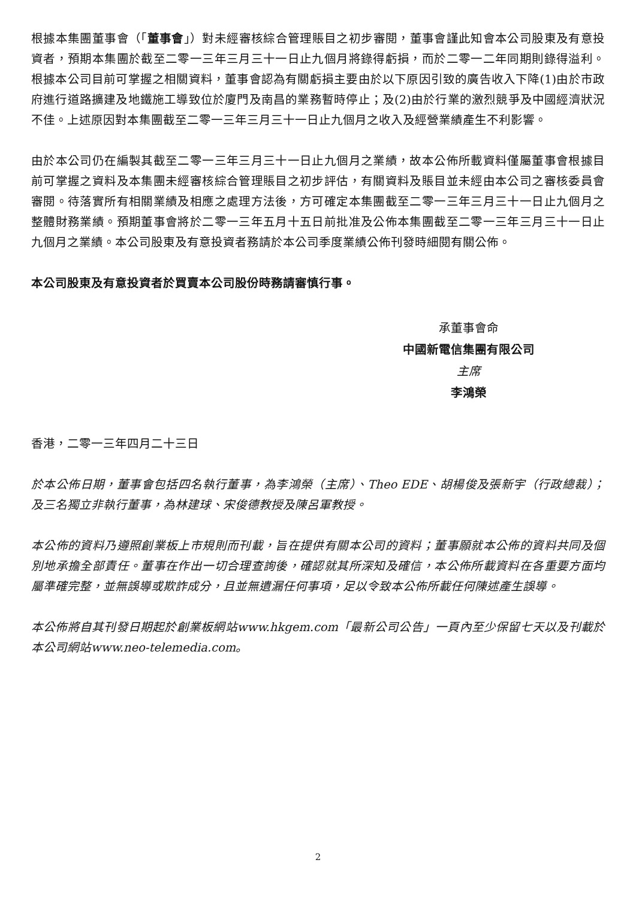根據本集團董事會（「董事會」）對未經審核綜合管理賬目之初步審閱，董事會謹此知會本公司股東及有意投資者，預期本集團於截至二零一三年三月三十一日止九個月將錄得虧損，而於二零一二年同期則錄得溢利。根據本公司目前可掌握之相關資料，董事會認為有關虧損主要由於以下原因引致的廣告收入下降(1)由於市政府進行道路擴建及地鐵施工導致位於廈門及南昌的業務暫時停止；及(2)由於行業的激烈競爭及中國經濟狀況不佳。上述原因對本集團截至二零一三年三月三十一日止九個月之收入及經營業績產生不利影響。
由於本公司仍在編製其截至二零一三年三月三十一日止九個月之業績，故本公佈所載資料僅屬董事會根據目前可掌握之資料及本集團未經審核綜合管理賬目之初步評估，有關資料及賬目並未經由本公司之審核委員會審閱。待落實所有相關業績及相應之處理方法後，方可確定本集團截至二零一三年三月三十一日止九個月之整體財務業績。預期董事會將於二零一三年五月十五日前批准及公佈本集團截至二零一三年三月三十一日止九個月之業績。本公司股東及有意投資者務請於本公司季度業績公佈刊發時細閱有關公佈。
本公司股東及有意投資者於買賣本公司股份時務請審慎行事。
承董事會命
中國新電信集團有限公司
主席
李鴻榮
香港，二零一三年四月二十三日
於本公佈日期，董事會包括四名執行董事，為李鴻榮（主席）、Theo EDE、胡楊俊及張新宇（行政總裁）；及三名獨立非執行董事，為林建球、宋俊德教授及陳呂軍教授。
本公佈的資料乃遵照創業板上市規則而刊載，旨在提供有關本公司的資料；董事願就本公佈的資料共同及個別地承擔全部責任。董事在作出一切合理查詢後，確認就其所深知及確信，本公佈所載資料在各重要方面均屬準確完整，並無誤導或欺詐成分，且並無遺漏任何事項，足以令致本公佈所載任何陳述產生誤導。
本公佈將自其刊發日期起於創業板網站www.hkgem.com「最新公司公告」一頁內至少保留七天以及刊載於本公司網站www.neo-telemedia.com。
2